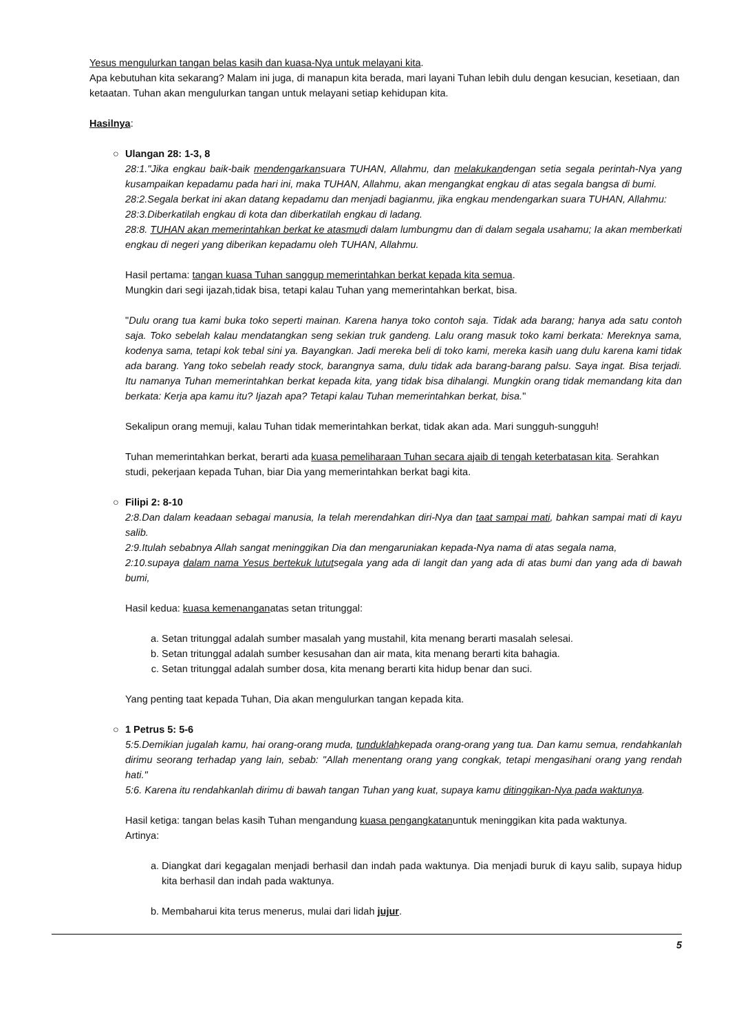Yesus mengulurkan tangan belas kasih dan kuasa-Nya untuk melayani kita.
Apa kebutuhan kita sekarang? Malam ini juga, di manapun kita berada, mari layani Tuhan lebih dulu dengan kesucian, kesetiaan, dan ketaatan. Tuhan akan mengulurkan tangan untuk melayani setiap kehidupan kita.
Hasilnya:
○ Ulangan 28: 1-3, 8
28:1."Jika engkau baik-baik mendengarkansuara TUHAN, Allahmu, dan melakukandengan setia segala perintah-Nya yang kusampaikan kepadamu pada hari ini, maka TUHAN, Allahmu, akan mengangkat engkau di atas segala bangsa di bumi.
28:2.Segala berkat ini akan datang kepadamu dan menjadi bagianmu, jika engkau mendengarkan suara TUHAN, Allahmu:
28:3.Diberkatilah engkau di kota dan diberkatilah engkau di ladang.
28:8. TUHAN akan memerintahkan berkat ke atasmudi dalam lumbungmu dan di dalam segala usahamu; Ia akan memberkati engkau di negeri yang diberikan kepadamu oleh TUHAN, Allahmu.
Hasil pertama: tangan kuasa Tuhan sanggup memerintahkan berkat kepada kita semua.
Mungkin dari segi ijazah,tidak bisa, tetapi kalau Tuhan yang memerintahkan berkat, bisa.
"Dulu orang tua kami buka toko seperti mainan. Karena hanya toko contoh saja. Tidak ada barang; hanya ada satu contoh saja. Toko sebelah kalau mendatangkan seng sekian truk gandeng. Lalu orang masuk toko kami berkata: Mereknya sama, kodenya sama, tetapi kok tebal sini ya. Bayangkan. Jadi mereka beli di toko kami, mereka kasih uang dulu karena kami tidak ada barang. Yang toko sebelah ready stock, barangnya sama, dulu tidak ada barang-barang palsu. Saya ingat. Bisa terjadi. Itu namanya Tuhan memerintahkan berkat kepada kita, yang tidak bisa dihalangi. Mungkin orang tidak memandang kita dan berkata: Kerja apa kamu itu? Ijazah apa? Tetapi kalau Tuhan memerintahkan berkat, bisa."
Sekalipun orang memuji, kalau Tuhan tidak memerintahkan berkat, tidak akan ada. Mari sungguh-sungguh!
Tuhan memerintahkan berkat, berarti ada kuasa pemeliharaan Tuhan secara ajaib di tengah keterbatasan kita. Serahkan studi, pekerjaan kepada Tuhan, biar Dia yang memerintahkan berkat bagi kita.
○ Filipi 2: 8-10
2:8.Dan dalam keadaan sebagai manusia, Ia telah merendahkan diri-Nya dan taat sampai mati, bahkan sampai mati di kayu salib.
2:9.Itulah sebabnya Allah sangat meninggikan Dia dan mengaruniakan kepada-Nya nama di atas segala nama,
2:10.supaya dalam nama Yesus bertekuk lututsegala yang ada di langit dan yang ada di atas bumi dan yang ada di bawah bumi,
Hasil kedua: kuasa kemenanganatas setan tritunggal:
a. Setan tritunggal adalah sumber masalah yang mustahil, kita menang berarti masalah selesai.
b. Setan tritunggal adalah sumber kesusahan dan air mata, kita menang berarti kita bahagia.
c. Setan tritunggal adalah sumber dosa, kita menang berarti kita hidup benar dan suci.
Yang penting taat kepada Tuhan, Dia akan mengulurkan tangan kepada kita.
○ 1 Petrus 5: 5-6
5:5.Demikian jugalah kamu, hai orang-orang muda, tunduklahkepada orang-orang yang tua. Dan kamu semua, rendahkanlah dirimu seorang terhadap yang lain, sebab: "Allah menentang orang yang congkak, tetapi mengasihani orang yang rendah hati."
5:6. Karena itu rendahkanlah dirimu di bawah tangan Tuhan yang kuat, supaya kamu ditinggikan-Nya pada waktunya.
Hasil ketiga: tangan belas kasih Tuhan mengandung kuasa pengangkatanuntuk meninggikan kita pada waktunya.
Artinya:
a. Diangkat dari kegagalan menjadi berhasil dan indah pada waktunya. Dia menjadi buruk di kayu salib, supaya hidup kita berhasil dan indah pada waktunya.
b. Membaharui kita terus menerus, mulai dari lidah jujur.
5